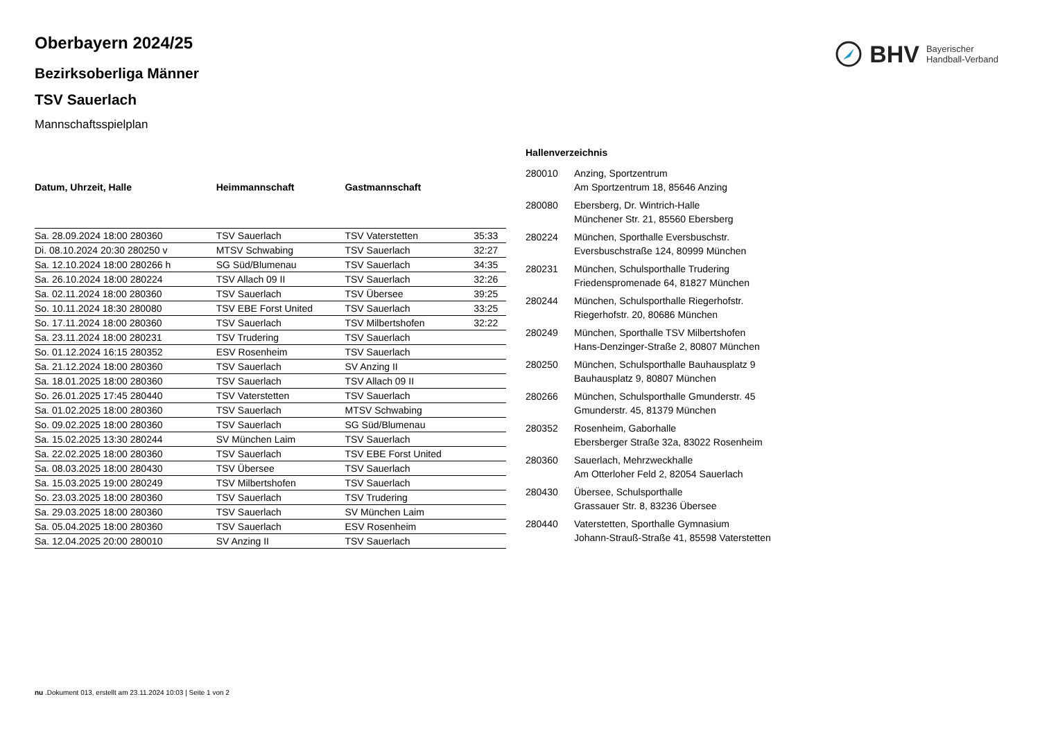BHV Bayerischer
Handball-Verband
Oberbayern 2024/25
Bezirksoberliga Männer
TSV Sauerlach
Mannschaftsspielplan
| Datum, Uhrzeit, Halle | Heimmannschaft | Gastmannschaft | |
| --- | --- | --- | --- |
| Sa. 28.09.2024 18:00 280360 | TSV Sauerlach | TSV Vaterstetten | 35:33 |
| Di. 08.10.2024 20:30 280250 v | MTSV Schwabing | TSV Sauerlach | 32:27 |
| Sa. 12.10.2024 18:00 280266 h | SG Süd/Blumenau | TSV Sauerlach | 34:35 |
| Sa. 26.10.2024 18:00 280224 | TSV Allach 09 II | TSV Sauerlach | 32:26 |
| Sa. 02.11.2024 18:00 280360 | TSV Sauerlach | TSV Übersee | 39:25 |
| So. 10.11.2024 18:30 280080 | TSV EBE Forst United | TSV Sauerlach | 33:25 |
| So. 17.11.2024 18:00 280360 | TSV Sauerlach | TSV Milbertshofen | 32:22 |
| Sa. 23.11.2024 18:00 280231 | TSV Trudering | TSV Sauerlach | |
| So. 01.12.2024 16:15 280352 | ESV Rosenheim | TSV Sauerlach | |
| Sa. 21.12.2024 18:00 280360 | TSV Sauerlach | SV Anzing II | |
| Sa. 18.01.2025 18:00 280360 | TSV Sauerlach | TSV Allach 09 II | |
| So. 26.01.2025 17:45 280440 | TSV Vaterstetten | TSV Sauerlach | |
| Sa. 01.02.2025 18:00 280360 | TSV Sauerlach | MTSV Schwabing | |
| So. 09.02.2025 18:00 280360 | TSV Sauerlach | SG Süd/Blumenau | |
| Sa. 15.02.2025 13:30 280244 | SV München Laim | TSV Sauerlach | |
| Sa. 22.02.2025 18:00 280360 | TSV Sauerlach | TSV EBE Forst United | |
| Sa. 08.03.2025 18:00 280430 | TSV Übersee | TSV Sauerlach | |
| Sa. 15.03.2025 19:00 280249 | TSV Milbertshofen | TSV Sauerlach | |
| So. 23.03.2025 18:00 280360 | TSV Sauerlach | TSV Trudering | |
| Sa. 29.03.2025 18:00 280360 | TSV Sauerlach | SV München Laim | |
| Sa. 05.04.2025 18:00 280360 | TSV Sauerlach | ESV Rosenheim | |
| Sa. 12.04.2025 20:00 280010 | SV Anzing II | TSV Sauerlach | |
Hallenverzeichnis
280010 Anzing, Sportzentrum
Am Sportzentrum 18, 85646 Anzing
280080 Ebersberg, Dr. Wintrich-Halle
Münchener Str. 21, 85560 Ebersberg
280224 München, Sporthalle Eversbuschstr.
Eversbuschstraße 124, 80999 München
280231 München, Schulsporthalle Trudering
Friedenspromenade 64, 81827 München
280244 München, Schulsporthalle Riegerhofstr.
Riegerhofstr. 20, 80686 München
280249 München, Sporthalle TSV Milbertshofen
Hans-Denzinger-Straße 2, 80807 München
280250 München, Schulsporthalle Bauhausplatz 9
Bauhausplatz 9, 80807 München
280266 München, Schulsporthalle Gmunderstr. 45
Gmunderstr. 45, 81379 München
280352 Rosenheim, Gaborhalle
Ebersberger Straße 32a, 83022 Rosenheim
280360 Sauerlach, Mehrzweckhalle
Am Otterloher Feld 2, 82054 Sauerlach
280430 Übersee, Schulsporthalle
Grassauer Str. 8, 83236 Übersee
280440 Vaterstetten, Sporthalle Gymnasium
Johann-Strauß-Straße 41, 85598 Vaterstetten
nu .Dokument 013, erstellt am 23.11.2024 10:03 | Seite 1 von 2